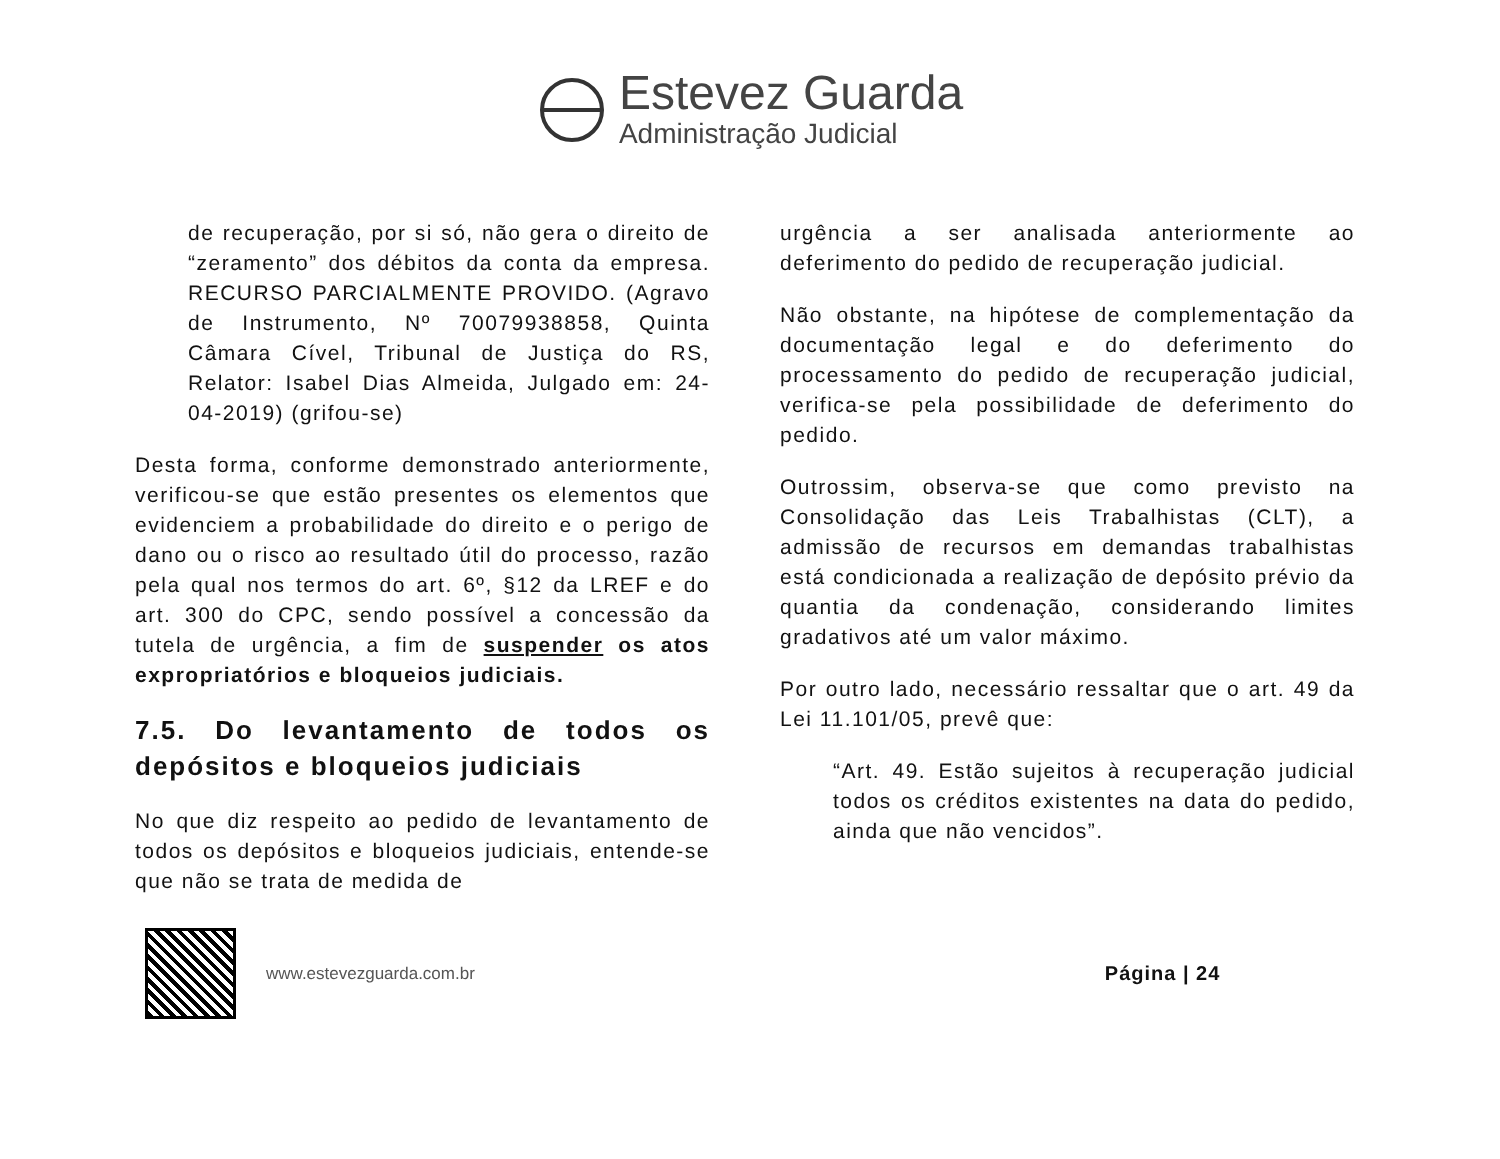Estevez Guarda
Administração Judicial
de recuperação, por si só, não gera o direito de “zeramento” dos débitos da conta da empresa. RECURSO PARCIALMENTE PROVIDO. (Agravo de Instrumento, Nº 70079938858, Quinta Câmara Cível, Tribunal de Justiça do RS, Relator: Isabel Dias Almeida, Julgado em: 24-04-2019) (grifou-se)
Desta forma, conforme demonstrado anteriormente, verificou-se que estão presentes os elementos que evidenciem a probabilidade do direito e o perigo de dano ou o risco ao resultado útil do processo, razão pela qual nos termos do art. 6º, §12 da LREF e do art. 300 do CPC, sendo possível a concessão da tutela de urgência, a fim de suspender os atos expropriatórios e bloqueios judiciais.
7.5. Do levantamento de todos os depósitos e bloqueios judiciais
No que diz respeito ao pedido de levantamento de todos os depósitos e bloqueios judiciais, entende-se que não se trata de medida de
urgência a ser analisada anteriormente ao deferimento do pedido de recuperação judicial.
Não obstante, na hipótese de complementação da documentação legal e do deferimento do processamento do pedido de recuperação judicial, verifica-se pela possibilidade de deferimento do pedido.
Outrossim, observa-se que como previsto na Consolidação das Leis Trabalhistas (CLT), a admissão de recursos em demandas trabalhistas está condicionada a realização de depósito prévio da quantia da condenação, considerando limites gradativos até um valor máximo.
Por outro lado, necessário ressaltar que o art. 49 da Lei 11.101/05, prevê que:
“Art. 49. Estão sujeitos à recuperação judicial todos os créditos existentes na data do pedido, ainda que não vencidos”.
www.estevezguarda.com.br
Página | 24